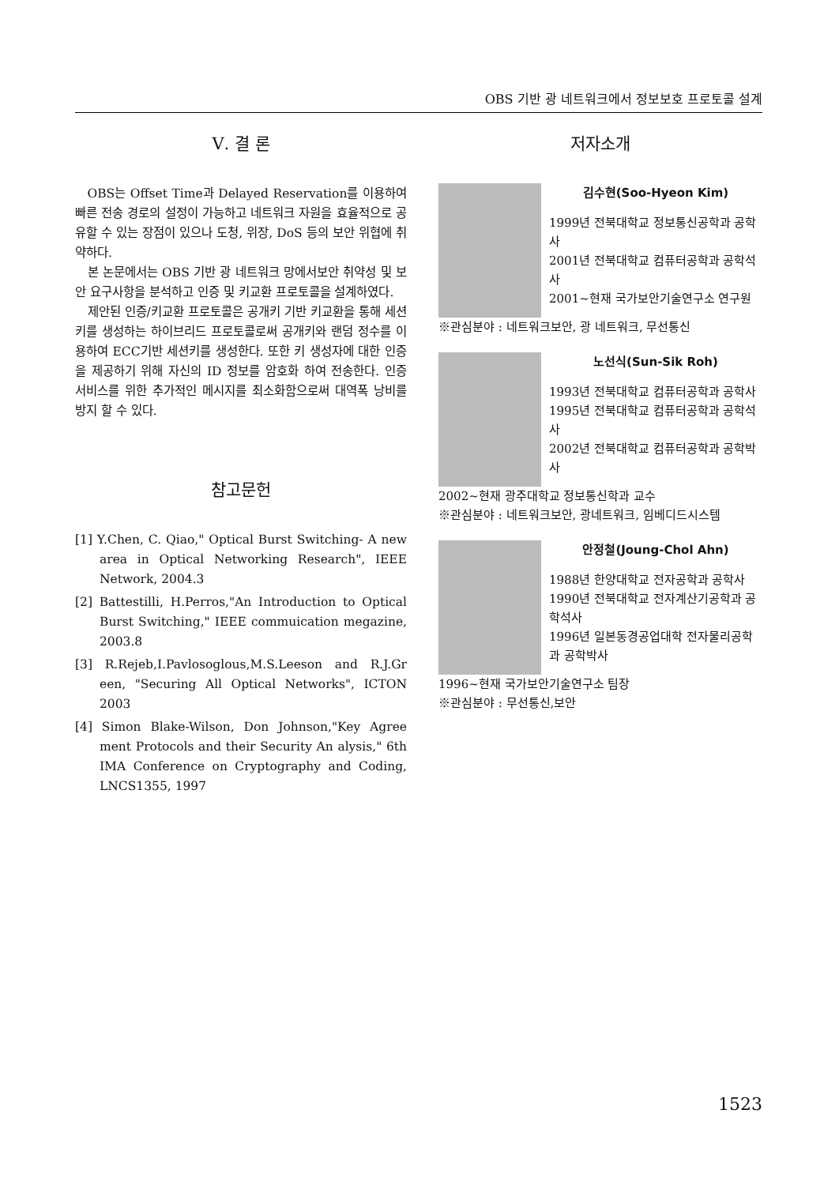OBS 기반 광 네트워크에서 정보보호 프로토콜 설계
Ⅴ. 결 론
OBS는 Offset Time과 Delayed Reservation를 이용하여 빠른 전송 경로의 설정이 가능하고 네트워크 자원을 효율적으로 공유할 수 있는 장점이 있으나 도청, 위장, DoS 등의 보안 위협에 취약하다.
본 논문에서는 OBS 기반 광 네트워크 망에서보안 취약성 및 보안 요구사항을 분석하고 인증 및 키교환 프로토콜을 설계하였다.
제안된 인증/키교환 프로토콜은 공개키 기반 키교환을 통해 세션키를 생성하는 하이브리드 프로토콜로써 공개키와 랜덤 정수를 이용하여 ECC기반 세션키를 생성한다. 또한 키 생성자에 대한 인증을 제공하기 위해 자신의 ID 정보를 암호화 하여 전송한다. 인증 서비스를 위한 추가적인 메시지를 최소화함으로써 대역폭 낭비를 방지 할 수 있다.
참고문헌
[1] Y.Chen, C. Qiao," Optical Burst Switching- A new area in Optical Networking Research", IEEE Network, 2004.3
[2] Battestilli, H.Perros,"An Introduction to Optical Burst Switching," IEEE commuication megazine, 2003.8
[3] R.Rejeb,I.Pavlosoglous,M.S.Leeson and R.J.Gr een, "Securing All Optical Networks", ICTON 2003
[4] Simon Blake-Wilson, Don Johnson,"Key Agree ment Protocols and their Security An alysis," 6th IMA Conference on Cryptography and Coding, LNCS1355, 1997
저자소개
김수현(Soo-Hyeon Kim)
1999년 전북대학교 정보통신공학과 공학사
2001년 전북대학교 컴퓨터공학과 공학석사
2001~현재 국가보안기술연구소 연구원
※관심분야 : 네트워크보안, 광 네트워크, 무선통신
노선식(Sun-Sik Roh)
1993년 전북대학교 컴퓨터공학과 공학사
1995년 전북대학교 컴퓨터공학과 공학석사
2002년 전북대학교 컴퓨터공학과 공학박사
2002~현재 광주대학교 정보통신학과 교수
※관심분야 : 네트워크보안, 광네트워크, 임베디드시스템
안정철(Joung-Chol Ahn)
1988년 한양대학교 전자공학과 공학사
1990년 전북대학교 전자계산기공학과 공학석사
1996년 일본동경공업대학 전자물리공학과 공학박사
1996~현재 국가보안기술연구소 팀장
※관심분야 : 무선통신,보안
1523